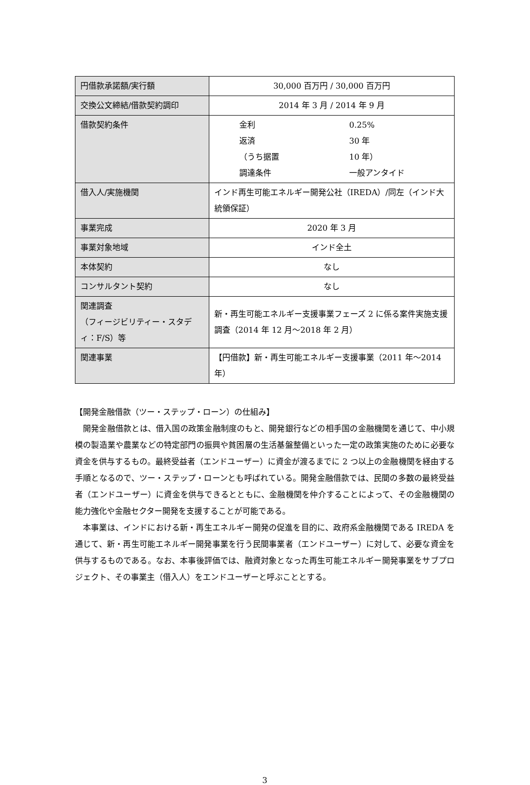| 円借款承諾額/実行額 | 30,000 百万円 / 30,000 百万円 |
| 交換公文締結/借款契約調印 | 2014 年 3 月 / 2014 年 9 月 |
| 借款契約条件 | 金利 0.25% 返済 30 年 （うち据置 10 年） 調達条件 一般アンタイド |
| 借入人/実施機関 | インド再生可能エネルギー開発公社（IREDA）/同左（インド大統領保証） |
| 事業完成 | 2020 年 3 月 |
| 事業対象地域 | インド全土 |
| 本体契約 | なし |
| コンサルタント契約 | なし |
| 関連調査 （フィージビリティー・スタディ：F/S）等 | 新・再生可能エネルギー支援事業フェーズ 2 に係る案件実施支援調査（2014 年 12 月～2018 年 2 月） |
| 関連事業 | 【円借款】新・再生可能エネルギー支援事業（2011 年～2014 年） |
【開発金融借款（ツー・ステップ・ローン）の仕組み】
開発金融借款とは、借入国の政策金融制度のもと、開発銀行などの相手国の金融機関を通じて、中小規模の製造業や農業などの特定部門の振興や貧困層の生活基盤整備といった一定の政策実施のために必要な資金を供与するもの。最終受益者（エンドユーザー）に資金が渡るまでに 2 つ以上の金融機関を経由する手順となるので、ツー・ステップ・ローンとも呼ばれている。開発金融借款では、民間の多数の最終受益者（エンドユーザー）に資金を供与できるとともに、金融機関を仲介することによって、その金融機関の能力強化や金融セクター開発を支援することが可能である。
本事業は、インドにおける新・再生エネルギー開発の促進を目的に、政府系金融機関である IREDA を通じて、新・再生可能エネルギー開発事業を行う民間事業者（エンドユーザー）に対して、必要な資金を供与するものである。なお、本事後評価では、融資対象となった再生可能エネルギー開発事業をサブプロジェクト、その事業主（借入人）をエンドユーザーと呼ぶこととする。
3